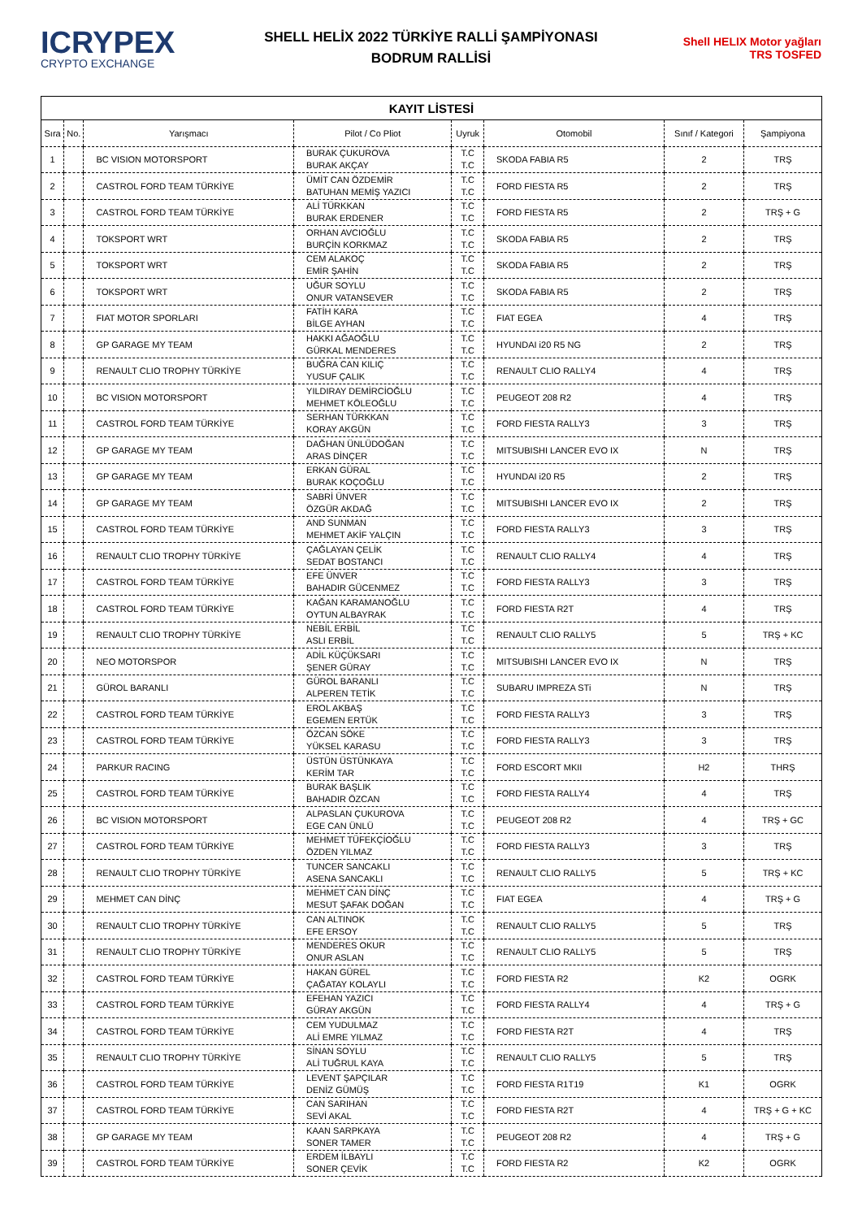ICRYPEX
CRYPTO EXCHANGE
SHELL HELİX 2022 TÜRKİYE RALLİ ŞAMPİYONASI
BODRUM RALLİSİ
Shell HELIX Motor yağları TRS TOSFED
| KAYIT LİSTESİ | | | | | | | |
| --- | --- | --- | --- | --- | --- | --- | --- |
| Sıra | No. | Yarışmacı | Pilot / Co Pliot | Uyruk | Otomobil | Sınıf / Kategori | Şampiyona |
| 1 | | BC VISION MOTORSPORT | BURAK ÇUKUROVA BURAK AKÇAY | T.C T.C | SKODA FABIA R5 | 2 | TRŞ |
| 2 | | CASTROL FORD TEAM TÜRKİYE | ÜMİT CAN ÖZDEMİR BATUHAN MEMİŞ YAZICI | T.C T.C | FORD FIESTA R5 | 2 | TRŞ |
| 3 | | CASTROL FORD TEAM TÜRKİYE | ALİ TÜRKKAN BURAK ERDENER | T.C T.C | FORD FIESTA R5 | 2 | TRŞ + G |
| 4 | | TOKSPORT WRT | ORHAN AVCIOĞLU BURÇİN KORKMAZ | T.C T.C | SKODA FABIA R5 | 2 | TRŞ |
| 5 | | TOKSPORT WRT | CEM ALAKOÇ EMİR ŞAHİN | T.C T.C | SKODA FABIA R5 | 2 | TRŞ |
| 6 | | TOKSPORT WRT | UĞUR SOYLU ONUR VATANSEVER | T.C T.C | SKODA FABIA R5 | 2 | TRŞ |
| 7 | | FIAT MOTOR SPORLARI | FATİH KARA BİLGE AYHAN | T.C T.C | FIAT EGEA | 4 | TRŞ |
| 8 | | GP GARAGE MY TEAM | HAKKI AĞAOĞLU GÜRKAL MENDERES | T.C T.C | HYUNDAI i20 R5 NG | 2 | TRŞ |
| 9 | | RENAULT CLIO TROPHY TÜRKİYE | BUĞRA CAN KILIÇ YUSUF ÇALIK | T.C T.C | RENAULT CLIO RALLY4 | 4 | TRŞ |
| 10 | | BC VISION MOTORSPORT | YILDIRAY DEMİRCİOĞLU MEHMET KÖLEOĞLU | T.C T.C | PEUGEOT 208 R2 | 4 | TRŞ |
| 11 | | CASTROL FORD TEAM TÜRKİYE | SERHAN TÜRKKAN KORAY AKGÜN | T.C T.C | FORD FIESTA RALLY3 | 3 | TRŞ |
| 12 | | GP GARAGE MY TEAM | DAĞHAN ÜNLÜDOĞAN ARAS DİNÇER | T.C T.C | MITSUBISHI LANCER EVO IX | N | TRŞ |
| 13 | | GP GARAGE MY TEAM | ERKAN GÜRAL BURAK KOÇOĞLU | T.C T.C | HYUNDAI i20 R5 | 2 | TRŞ |
| 14 | | GP GARAGE MY TEAM | SABRİ ÜNVER ÖZGÜR AKDAĞ | T.C T.C | MITSUBISHI LANCER EVO IX | 2 | TRŞ |
| 15 | | CASTROL FORD TEAM TÜRKİYE | AND SUNMAN MEHMET AKİF YALÇIN | T.C T.C | FORD FIESTA RALLY3 | 3 | TRŞ |
| 16 | | RENAULT CLIO TROPHY TÜRKİYE | ÇAĞLAYAN ÇELİK SEDAT BOSTANCI | T.C T.C | RENAULT CLIO RALLY4 | 4 | TRŞ |
| 17 | | CASTROL FORD TEAM TÜRKİYE | EFE ÜNVER BAHADIR GÜCENMEZ | T.C T.C | FORD FIESTA RALLY3 | 3 | TRŞ |
| 18 | | CASTROL FORD TEAM TÜRKİYE | KAĞAN KARAMANOĞLU OYTUN ALBAYRAK | T.C T.C | FORD FIESTA R2T | 4 | TRŞ |
| 19 | | RENAULT CLIO TROPHY TÜRKİYE | NEBİL ERBİL ASLI ERBİL | T.C T.C | RENAULT CLIO RALLY5 | 5 | TRŞ + KC |
| 20 | | NEO MOTORSPOR | ADİL KÜÇÜKSARI ŞENER GÜRAY | T.C T.C | MITSUBISHI LANCER EVO IX | N | TRŞ |
| 21 | | GÜROL BARANLI | GÜROL BARANLI ALPEREN TETİK | T.C T.C | SUBARU IMPREZA STi | N | TRŞ |
| 22 | | CASTROL FORD TEAM TÜRKİYE | EROL AKBAŞ EGEMEN ERTÜK | T.C T.C | FORD FIESTA RALLY3 | 3 | TRŞ |
| 23 | | CASTROL FORD TEAM TÜRKİYE | ÖZCAN SÖKE YÜKSEL KARASU | T.C T.C | FORD FIESTA RALLY3 | 3 | TRŞ |
| 24 | | PARKUR RACING | ÜSTÜN ÜSTÜNKAYA KERİM TAR | T.C T.C | FORD ESCORT MKII | H2 | THRŞ |
| 25 | | CASTROL FORD TEAM TÜRKİYE | BURAK BAŞLIK BAHADIR ÖZCAN | T.C T.C | FORD FIESTA RALLY4 | 4 | TRŞ |
| 26 | | BC VISION MOTORSPORT | ALPASLAN ÇUKUROVA EGE CAN ÜNLÜ | T.C T.C | PEUGEOT 208 R2 | 4 | TRŞ + GC |
| 27 | | CASTROL FORD TEAM TÜRKİYE | MEHMET TÜFEKÇİOĞLU ÖZDEN YILMAZ | T.C T.C | FORD FIESTA RALLY3 | 3 | TRŞ |
| 28 | | RENAULT CLIO TROPHY TÜRKİYE | TUNCER SANCAKLI ASENA SANCAKLI | T.C T.C | RENAULT CLIO RALLY5 | 5 | TRŞ + KC |
| 29 | | MEHMET CAN DİNÇ | MEHMET CAN DİNÇ MESUT ŞAFAK DOĞAN | T.C T.C | FIAT EGEA | 4 | TRŞ + G |
| 30 | | RENAULT CLIO TROPHY TÜRKİYE | CAN ALTINOK EFE ERSOY | T.C T.C | RENAULT CLIO RALLY5 | 5 | TRŞ |
| 31 | | RENAULT CLIO TROPHY TÜRKİYE | MENDERES OKUR ONUR ASLAN | T.C T.C | RENAULT CLIO RALLY5 | 5 | TRŞ |
| 32 | | CASTROL FORD TEAM TÜRKİYE | HAKAN GÜREL ÇAĞATAY KOLAYLI | T.C T.C | FORD FIESTA R2 | K2 | OGRK |
| 33 | | CASTROL FORD TEAM TÜRKİYE | EFEHAN YAZICI GÜRAY AKGÜN | T.C T.C | FORD FIESTA RALLY4 | 4 | TRŞ + G |
| 34 | | CASTROL FORD TEAM TÜRKİYE | CEM YUDULMAZ ALİ EMRE YILMAZ | T.C T.C | FORD FIESTA R2T | 4 | TRŞ |
| 35 | | RENAULT CLIO TROPHY TÜRKİYE | SİNAN SOYLU ALİ TUĞRUL KAYA | T.C T.C | RENAULT CLIO RALLY5 | 5 | TRŞ |
| 36 | | CASTROL FORD TEAM TÜRKİYE | LEVENT ŞAPÇILAR DENİZ GÜMÜŞ | T.C T.C | FORD FIESTA R1T19 | K1 | OGRK |
| 37 | | CASTROL FORD TEAM TÜRKİYE | CAN SARIHAN SEVİ AKAL | T.C T.C | FORD FIESTA R2T | 4 | TRŞ + G + KC |
| 38 | | GP GARAGE MY TEAM | KAAN SARPKAYA SONER TAMER | T.C T.C | PEUGEOT 208 R2 | 4 | TRŞ + G |
| 39 | | CASTROL FORD TEAM TÜRKİYE | ERDEM İLBAYLI SONER ÇEVİK | T.C T.C | FORD FIESTA R2 | K2 | OGRK |